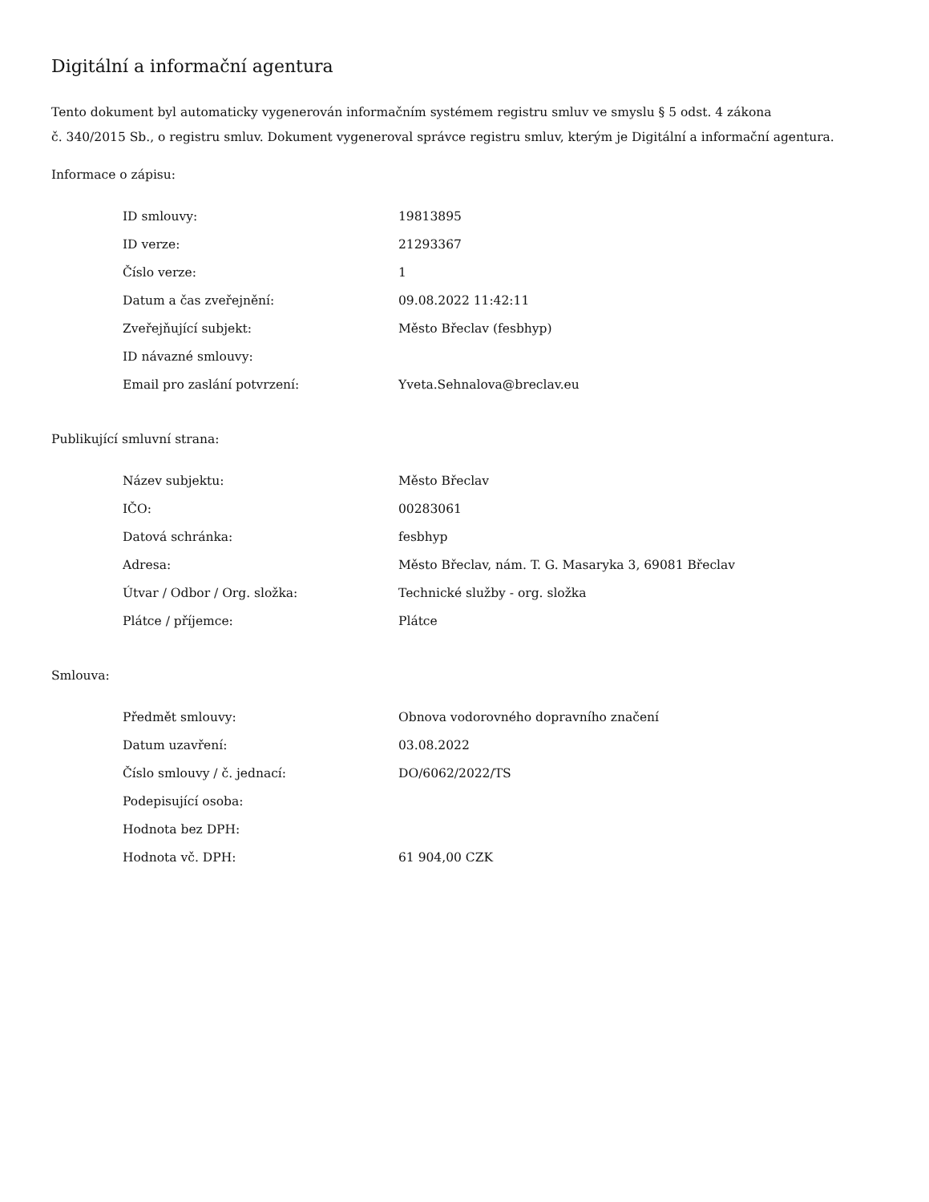Digitální a informační agentura
Tento dokument byl automaticky vygenerován informačním systémem registru smluv ve smyslu § 5 odst. 4 zákona
č. 340/2015 Sb., o registru smluv. Dokument vygeneroval správce registru smluv, kterým je Digitální a informační agentura.
Informace o zápisu:
| ID smlouvy: | 19813895 |
| ID verze: | 21293367 |
| Číslo verze: | 1 |
| Datum a čas zveřejnění: | 09.08.2022 11:42:11 |
| Zveřejňující subjekt: | Město Břeclav (fesbhyp) |
| ID návazné smlouvy: | |
| Email pro zaslání potvrzení: | Yveta.Sehnalova@breclav.eu |
Publikující smluvní strana:
| Název subjektu: | Město Břeclav |
| IČO: | 00283061 |
| Datová schránka: | fesbhyp |
| Adresa: | Město Břeclav, nám. T. G. Masaryka 3, 69081 Břeclav |
| Útvar / Odbor / Org. složka: | Technické služby - org. složka |
| Plátce / příjemce: | Plátce |
Smlouva:
| Předmět smlouvy: | Obnova vodorovného dopravního značení |
| Datum uzavření: | 03.08.2022 |
| Číslo smlouvy / č. jednací: | DO/6062/2022/TS |
| Podepisující osoba: | |
| Hodnota bez DPH: | |
| Hodnota vč. DPH: | 61 904,00 CZK |